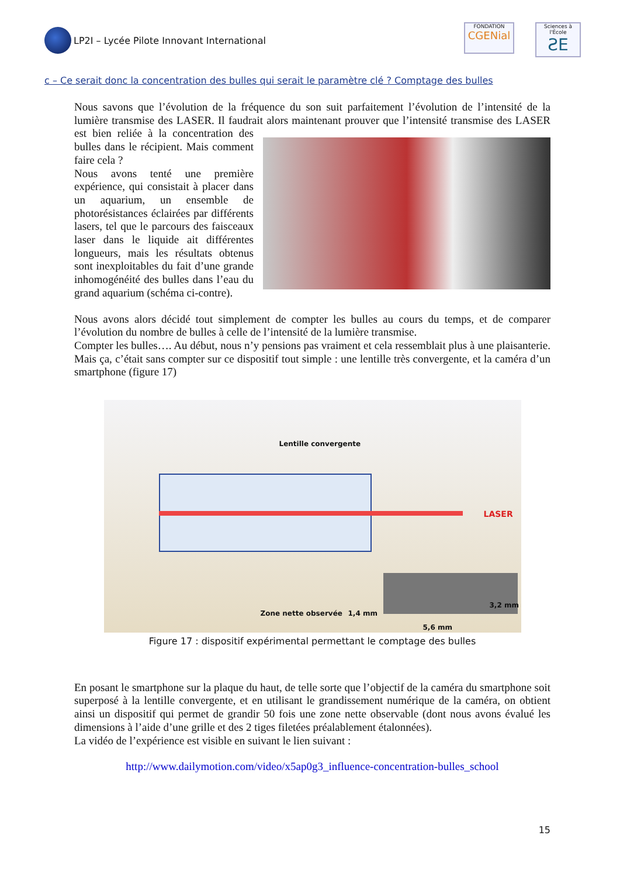LP2I – Lycée Pilote Innovant International
FONDATION
CGENial
Sciences à l'École
ƧE
c – Ce serait donc la concentration des bulles qui serait le paramètre clé ? Comptage des bulles
Nous savons que l’évolution de la fréquence du son suit parfaitement l’évolution de l’intensité de la lumière transmise des LASER. Il faudrait alors maintenant prouver que l’intensité transmise des LASER est bien reliée à la concentration des bulles dans le récipient. Mais comment faire cela ?
Nous avons tenté une première expérience, qui consistait à placer dans un aquarium, un ensemble de photorésistances éclairées par différents lasers, tel que le parcours des faisceaux laser dans le liquide ait différentes longueurs, mais les résultats obtenus sont inexploitables du fait d’une grande inhomogénéité des bulles dans l’eau du grand aquarium (schéma ci-contre).
Nous avons alors décidé tout simplement de compter les bulles au cours du temps, et de comparer l’évolution du nombre de bulles à celle de l’intensité de la lumière transmise.
Compter les bulles…. Au début, nous n’y pensions pas vraiment et cela ressemblait plus à une plaisanterie. Mais ça, c’était sans compter sur ce dispositif tout simple : une lentille très convergente, et la caméra d’un smartphone (figure 17)
Lentille convergente
LASER
Zone nette observée 1,4 mm
3,2 mm
5,6 mm
Figure 17 : dispositif expérimental permettant le comptage des bulles
En posant le smartphone sur la plaque du haut, de telle sorte que l’objectif de la caméra du smartphone soit superposé à la lentille convergente, et en utilisant le grandissement numérique de la caméra, on obtient ainsi un dispositif qui permet de grandir 50 fois une zone nette observable (dont nous avons évalué les dimensions à l’aide d’une grille et des 2 tiges filetées préalablement étalonnées).
La vidéo de l’expérience est visible en suivant le lien suivant :
http://www.dailymotion.com/video/x5ap0g3_influence-concentration-bulles_school
15